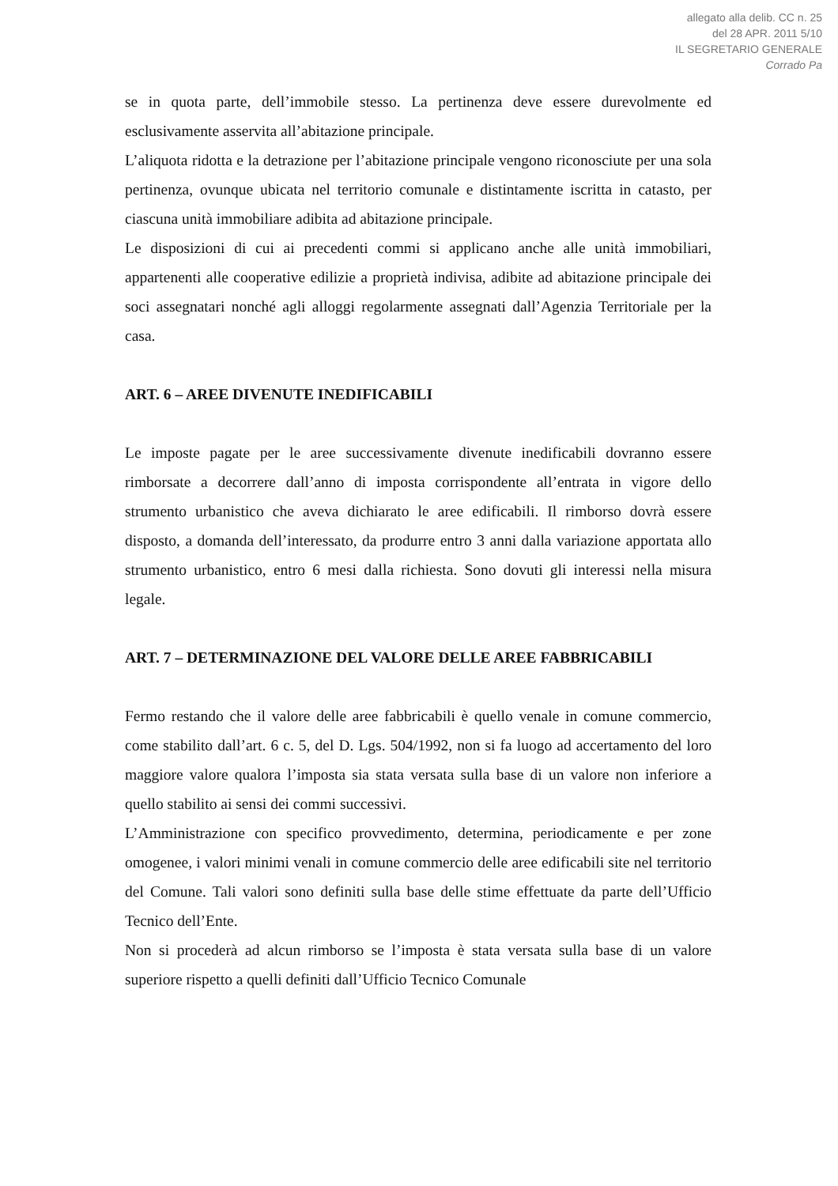allegato alla delib. CC n. 25
del 28 APR. 2011 5/10
IL SEGRETARIO GENERALE
Corrado Pa
se in quota parte, dell’immobile stesso. La pertinenza deve essere durevolmente ed esclusivamente asservita all’abitazione principale.
L’aliquota ridotta e la detrazione per l’abitazione principale vengono riconosciute per una sola pertinenza, ovunque ubicata nel territorio comunale e distintamente iscritta in catasto, per ciascuna unità immobiliare adibita ad abitazione principale.
Le disposizioni di cui ai precedenti commi si applicano anche alle unità immobiliari, appartenenti alle cooperative edilizie a proprietà indivisa, adibite ad abitazione principale dei soci assegnatari nonché agli alloggi regolarmente assegnati dall’Agenzia Territoriale per la casa.
ART. 6 – AREE DIVENUTE INEDIFICABILI
Le imposte pagate per le aree successivamente divenute inedificabili dovranno essere rimborsate a decorrere dall’anno di imposta corrispondente all’entrata in vigore dello strumento urbanistico che aveva dichiarato le aree edificabili. Il rimborso dovrà essere disposto, a domanda dell’interessato, da produrre entro 3 anni dalla variazione apportata allo strumento urbanistico, entro 6 mesi dalla richiesta. Sono dovuti gli interessi nella misura legale.
ART. 7 – DETERMINAZIONE DEL VALORE DELLE AREE FABBRICABILI
Fermo restando che il valore delle aree fabbricabili è quello venale in comune commercio, come stabilito dall’art. 6 c. 5, del D. Lgs. 504/1992, non si fa luogo ad accertamento del loro maggiore valore qualora l’imposta sia stata versata sulla base di un valore non inferiore a quello stabilito ai sensi dei commi successivi.
L’Amministrazione con specifico provvedimento, determina, periodicamente e per zone omogenee, i valori minimi venali in comune commercio delle aree edificabili site nel territorio del Comune. Tali valori sono definiti sulla base delle stime effettuate da parte dell’Ufficio Tecnico dell’Ente.
Non si procederà ad alcun rimborso se l’imposta è stata versata sulla base di un valore superiore rispetto a quelli definiti dall’Ufficio Tecnico Comunale